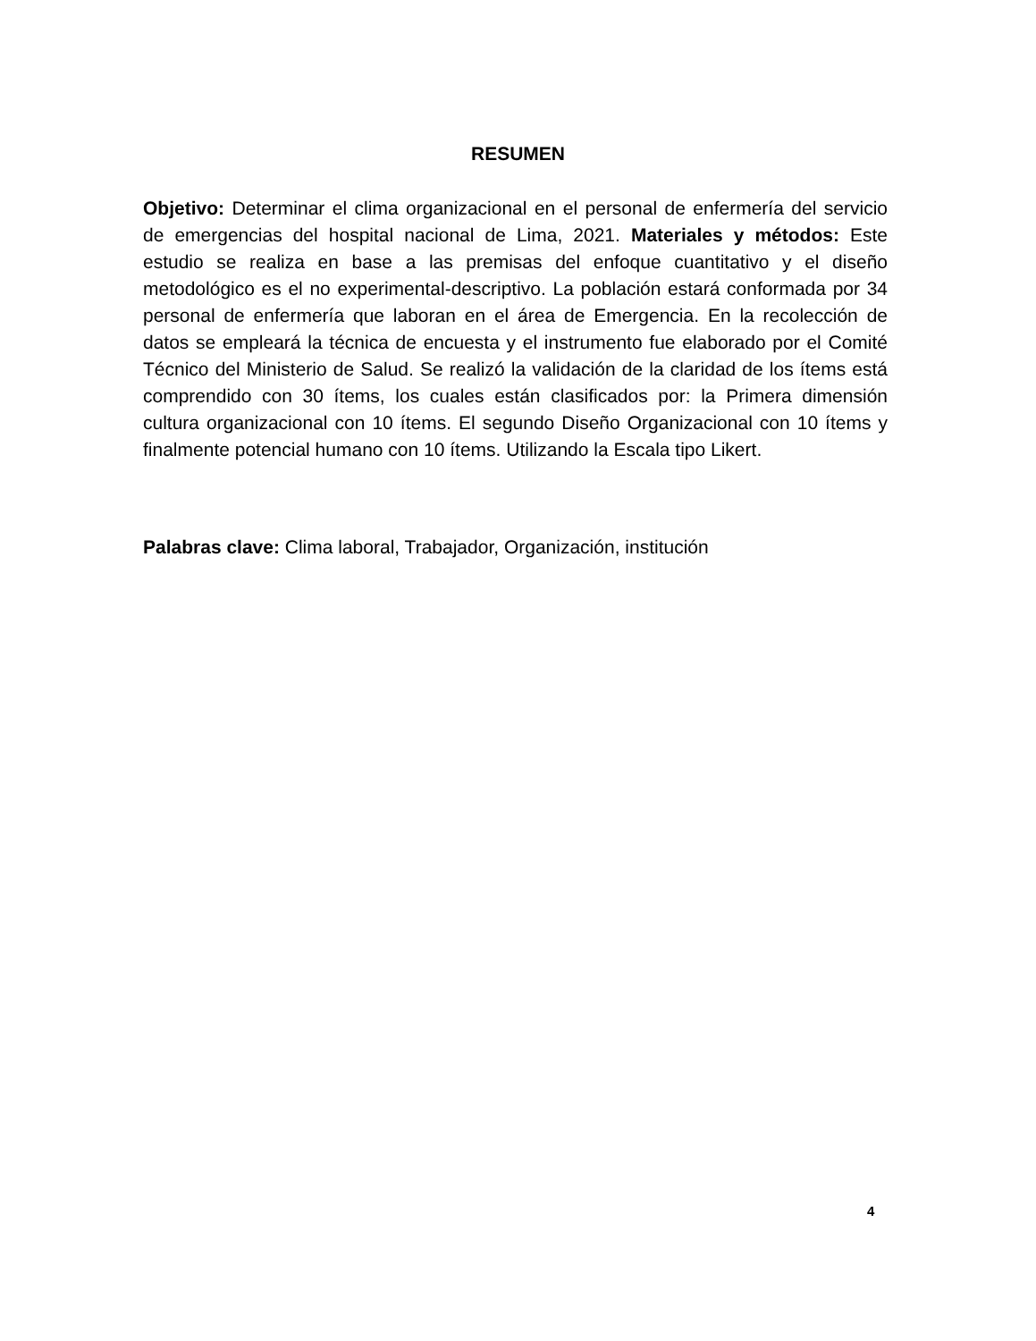RESUMEN
Objetivo: Determinar el clima organizacional en el personal de enfermería del servicio de emergencias del hospital nacional de Lima, 2021. Materiales y métodos: Este estudio se realiza en base a las premisas del enfoque cuantitativo y el diseño metodológico es el no experimental-descriptivo. La población estará conformada por 34 personal de enfermería que laboran en el área de Emergencia. En la recolección de datos se empleará la técnica de encuesta y el instrumento fue elaborado por el Comité Técnico del Ministerio de Salud. Se realizó la validación de la claridad de los ítems está comprendido con 30 ítems, los cuales están clasificados por: la Primera dimensión cultura organizacional con 10 ítems. El segundo Diseño Organizacional con 10 ítems y finalmente potencial humano con 10 ítems. Utilizando la Escala tipo Likert.
Palabras clave: Clima laboral, Trabajador, Organización, institución
4